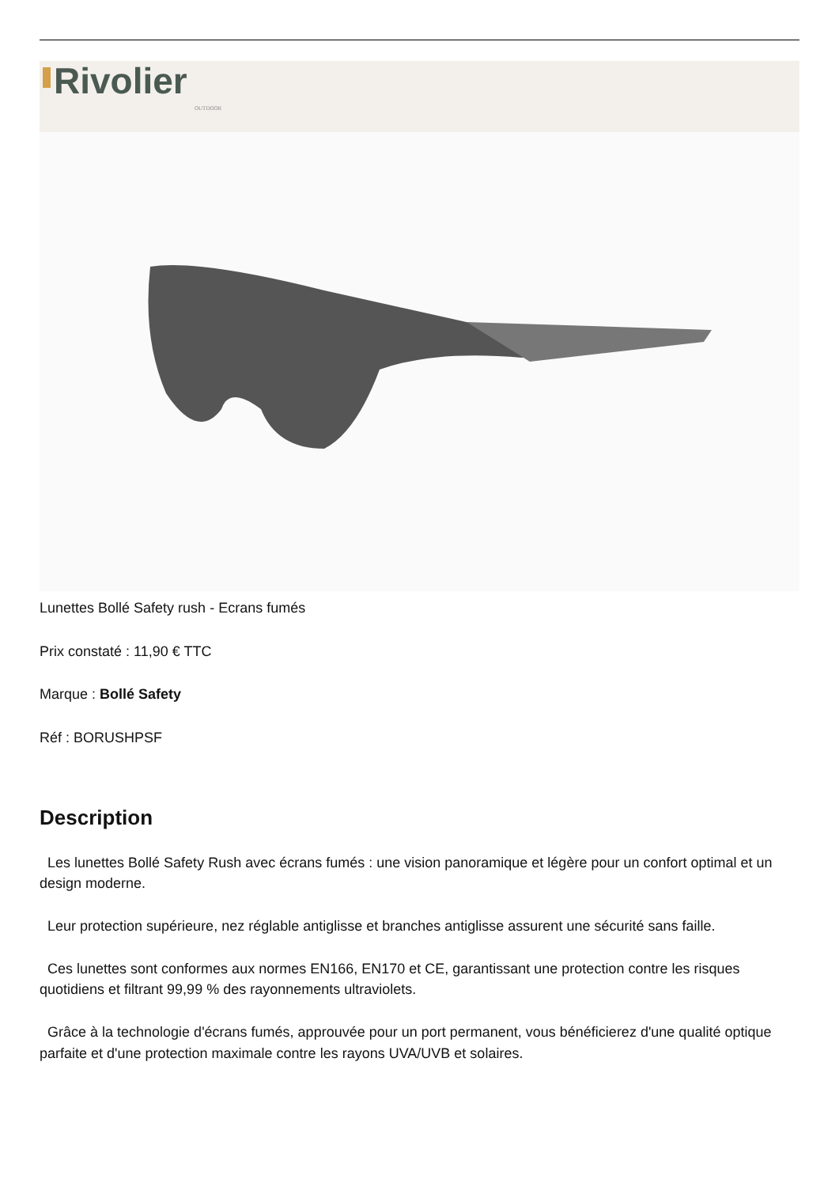Rivolier
OUTDOOR
Lunettes Bollé Safety rush - Ecrans fumés
Prix constaté : 11,90 € TTC
Marque : Bollé Safety
Réf : BORUSHPSF
Description
Les lunettes Bollé Safety Rush avec écrans fumés : une vision panoramique et légère pour un confort optimal et un design moderne.
Leur protection supérieure, nez réglable antiglisse et branches antiglisse assurent une sécurité sans faille.
Ces lunettes sont conformes aux normes EN166, EN170 et CE, garantissant une protection contre les risques quotidiens et filtrant 99,99 % des rayonnements ultraviolets.
Grâce à la technologie d'écrans fumés, approuvée pour un port permanent, vous bénéficierez d'une qualité optique parfaite et d'une protection maximale contre les rayons UVA/UVB et solaires.